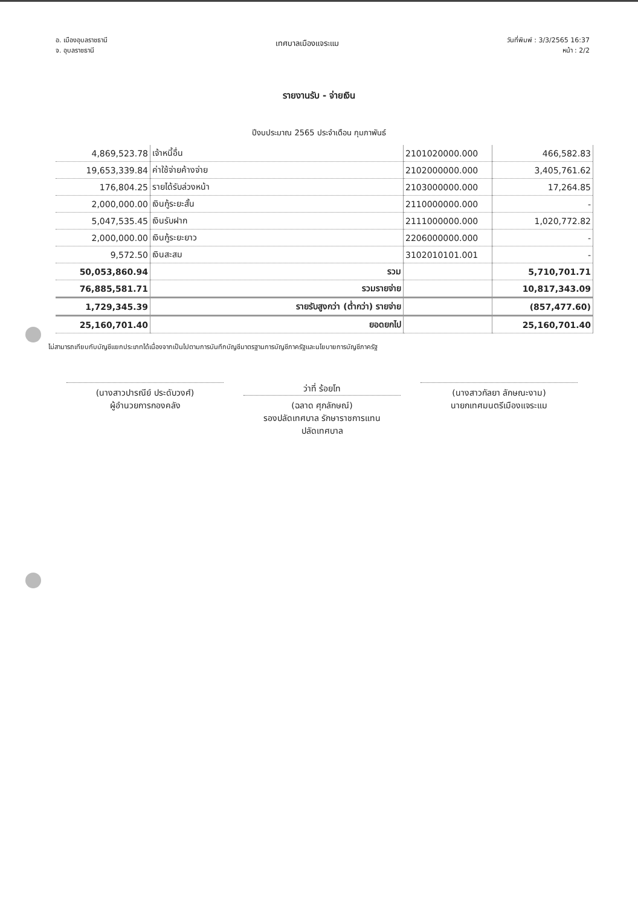อ. เมืองอุบลราชธานี
จ. อุบลราชธานี
เทศบาลเมืองแจระแม
วันที่พิมพ์ : 3/3/2565 16:37
หน้า : 2/2
รายงานรับ - จ่ายเงิน
ปีงบประมาณ 2565 ประจำเดือน กุมภาพันธ์
| 4,869,523.78 | เจ้าหนี้อื่น | 2101020000.000 | 466,582.83 |
| 19,653,339.84 | ค่าใช้จ่ายค้างจ่าย | 2102000000.000 | 3,405,761.62 |
| 176,804.25 | รายได้รับล่วงหน้า | 2103000000.000 | 17,264.85 |
| 2,000,000.00 | เงินกู้ระยะสั้น | 2110000000.000 | - |
| 5,047,535.45 | เงินรับฝาก | 2111000000.000 | 1,020,772.82 |
| 2,000,000.00 | เงินกู้ระยะยาว | 2206000000.000 | - |
| 9,572.50 | เงินสะสม | 3102010101.001 | - |
| 50,053,860.94 | รวม | | 5,710,701.71 |
| 76,885,581.71 | รวมรายจ่าย | | 10,817,343.09 |
| 1,729,345.39 | รายรับสูงกว่า (ต่ำกว่า) รายจ่าย | | (857,477.60) |
| 25,160,701.40 | ยอดยกไป | | 25,160,701.40 |
ไม่สามารถเทียบกับบัญชีแยกประเภทได้เนื่องจากเป็นไปตามการบันทึกบัญชีมาตรฐานการบัญชีภาครัฐและนโยบายการบัญชีภาครัฐ
(นางสาวปารณีย์ ประดับวงศ์)
ผู้อำนวยการกองคลัง
ว่าที่ ร้อยโท
(ฉลาด ศุภลักษณ์)
รองปลัดเทศบาล รักษาราชการแทน
ปลัดเทศบาล
(นางสาวกัลยา ลักษณะงาม)
นายกเทศมนตรีเมืองแจระแม